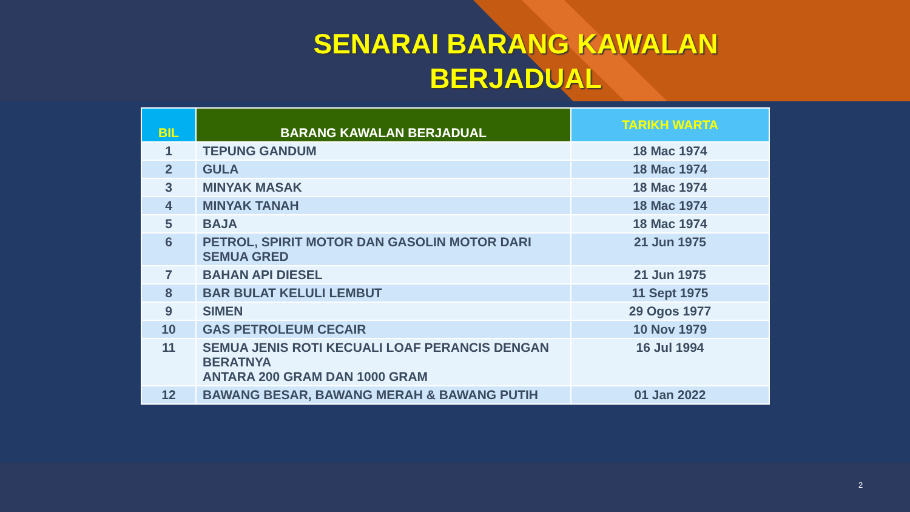SENARAI BARANG KAWALAN
BERJADUAL
| BIL | BARANG KAWALAN BERJADUAL | TARIKH WARTA |
| --- | --- | --- |
| 1 | TEPUNG GANDUM | 18 Mac 1974 |
| 2 | GULA | 18 Mac 1974 |
| 3 | MINYAK MASAK | 18 Mac 1974 |
| 4 | MINYAK TANAH | 18 Mac 1974 |
| 5 | BAJA | 18 Mac 1974 |
| 6 | PETROL, SPIRIT MOTOR DAN GASOLIN MOTOR DARI SEMUA GRED | 21 Jun 1975 |
| 7 | BAHAN API DIESEL | 21 Jun 1975 |
| 8 | BAR BULAT KELULI LEMBUT | 11 Sept 1975 |
| 9 | SIMEN | 29 Ogos 1977 |
| 10 | GAS PETROLEUM CECAIR | 10 Nov 1979 |
| 11 | SEMUA JENIS ROTI KECUALI LOAF PERANCIS DENGAN BERATNYA ANTARA 200 GRAM DAN 1000 GRAM | 16 Jul 1994 |
| 12 | BAWANG BESAR, BAWANG MERAH & BAWANG PUTIH | 01 Jan 2022 |
2